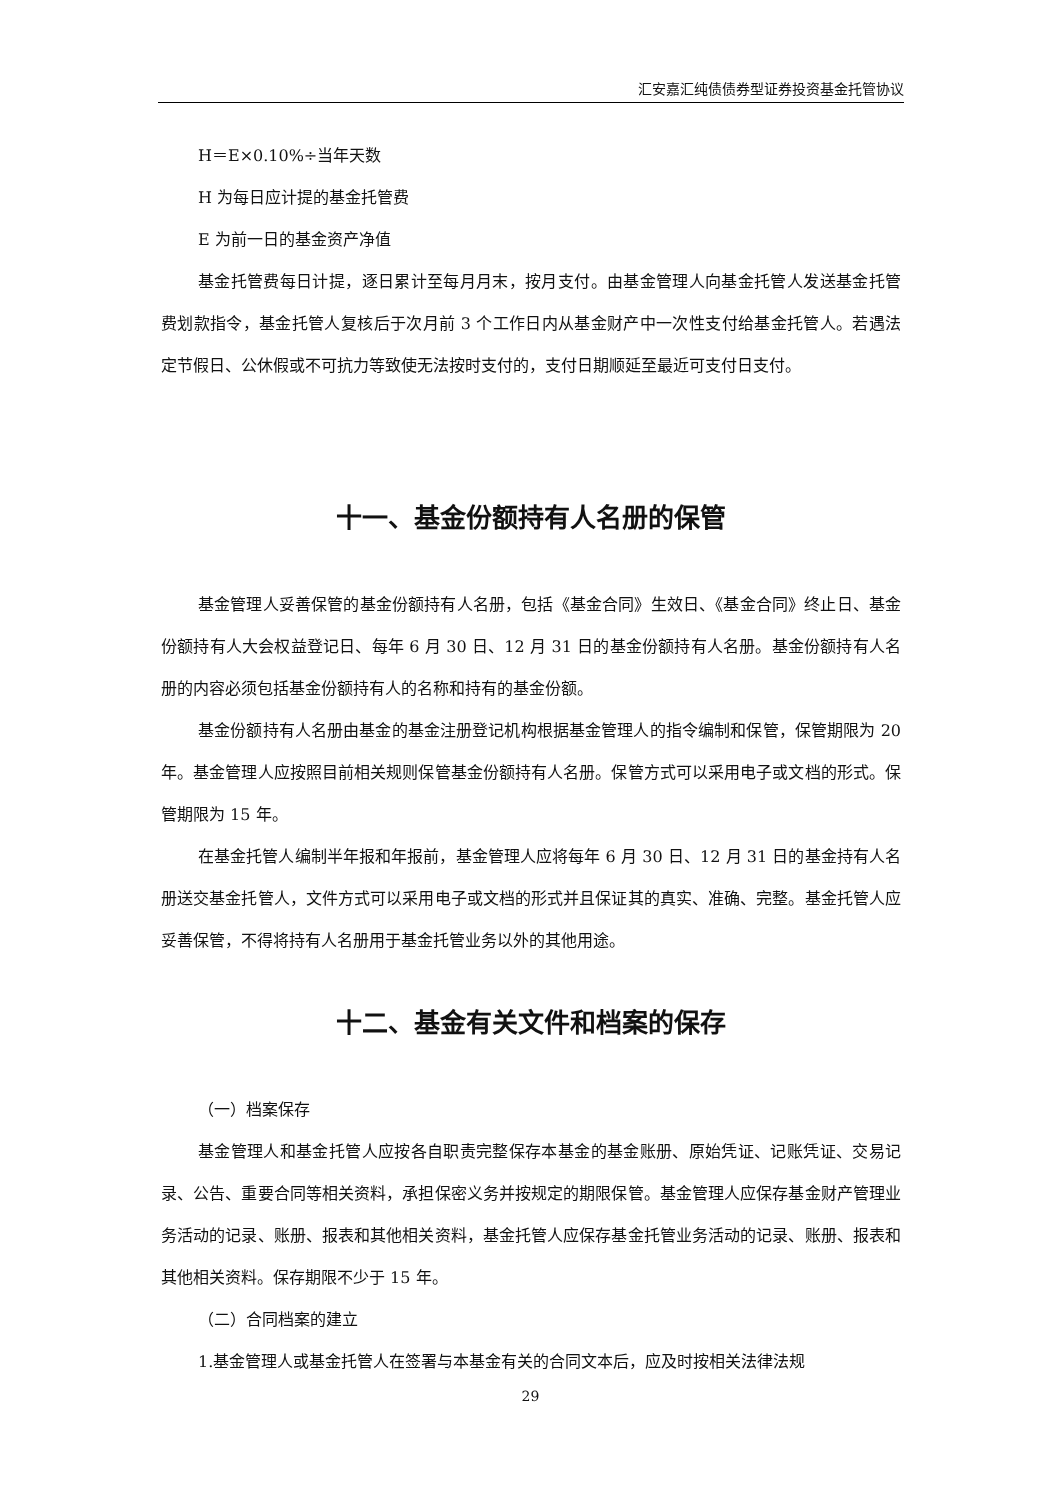汇安嘉汇纯债债券型证券投资基金托管协议
H＝E×0.10%÷当年天数
H 为每日应计提的基金托管费
E 为前一日的基金资产净值
基金托管费每日计提，逐日累计至每月月末，按月支付。由基金管理人向基金托管人发送基金托管费划款指令，基金托管人复核后于次月前 3 个工作日内从基金财产中一次性支付给基金托管人。若遇法定节假日、公休假或不可抗力等致使无法按时支付的，支付日期顺延至最近可支付日支付。
十一、基金份额持有人名册的保管
基金管理人妥善保管的基金份额持有人名册，包括《基金合同》生效日、《基金合同》终止日、基金份额持有人大会权益登记日、每年 6 月 30 日、12 月 31 日的基金份额持有人名册。基金份额持有人名册的内容必须包括基金份额持有人的名称和持有的基金份额。
基金份额持有人名册由基金的基金注册登记机构根据基金管理人的指令编制和保管，保管期限为 20 年。基金管理人应按照目前相关规则保管基金份额持有人名册。保管方式可以采用电子或文档的形式。保管期限为 15 年。
在基金托管人编制半年报和年报前，基金管理人应将每年 6 月 30 日、12 月 31 日的基金持有人名册送交基金托管人，文件方式可以采用电子或文档的形式并且保证其的真实、准确、完整。基金托管人应妥善保管，不得将持有人名册用于基金托管业务以外的其他用途。
十二、基金有关文件和档案的保存
（一）档案保存
基金管理人和基金托管人应按各自职责完整保存本基金的基金账册、原始凭证、记账凭证、交易记录、公告、重要合同等相关资料，承担保密义务并按规定的期限保管。基金管理人应保存基金财产管理业务活动的记录、账册、报表和其他相关资料，基金托管人应保存基金托管业务活动的记录、账册、报表和其他相关资料。保存期限不少于 15 年。
（二）合同档案的建立
1.基金管理人或基金托管人在签署与本基金有关的合同文本后，应及时按相关法律法规
29